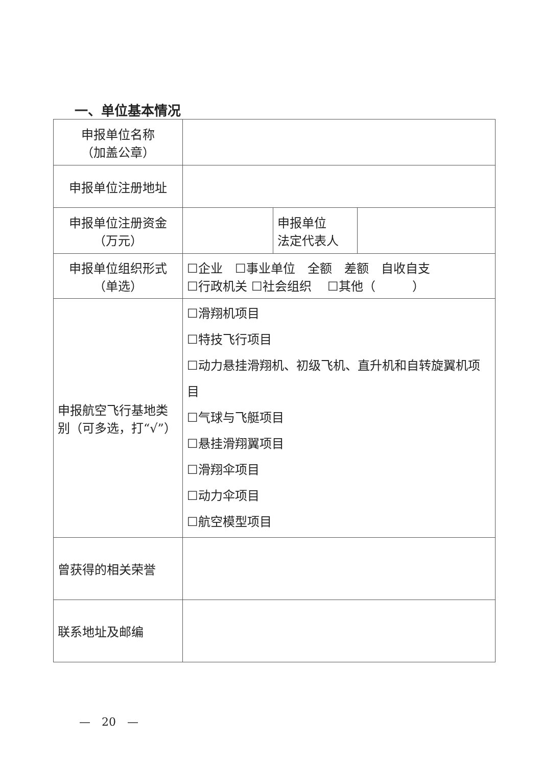一、单位基本情况
| 申报单位名称 （加盖公章） | | | |
| 申报单位注册地址 | | | |
| 申报单位注册资金 （万元） | | 申报单位 法定代表人 | |
| 申报单位组织形式 （单选） | ☐企业 ☐事业单位 全额 差额 自收自支 ☐行政机关 ☐社会组织 ☐其他（ ） | | |
| 申报航空飞行基地类别（可多选，打“√”） | ☐滑翔机项目 ☐特技飞行项目 ☐动力悬挂滑翔机、初级飞机、直升机和自转旋翼机项目 ☐气球与飞艇项目 ☐悬挂滑翔翼项目 ☐滑翔伞项目 ☐动力伞项目 ☐航空模型项目 | | |
| 曾获得的相关荣誉 | | | |
| 联系地址及邮编 | | | |
—　20　—